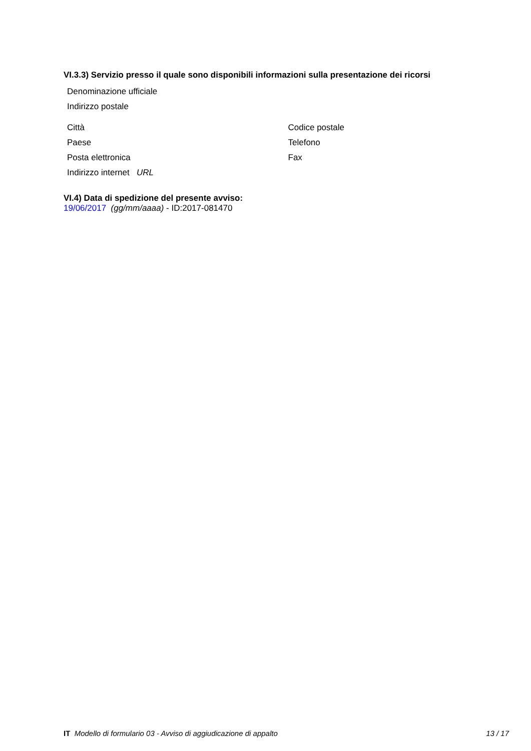VI.3.3) Servizio presso il quale sono disponibili informazioni sulla presentazione dei ricorsi
Denominazione ufficiale
Indirizzo postale
Città Codice postale
Paese Telefono
Posta elettronica Fax
Indirizzo internet URL
VI.4) Data di spedizione del presente avviso:
19/06/2017 (gg/mm/aaaa) - ID:2017-081470
IT Modello di formulario 03 - Avviso di aggiudicazione di appalto 13 / 17